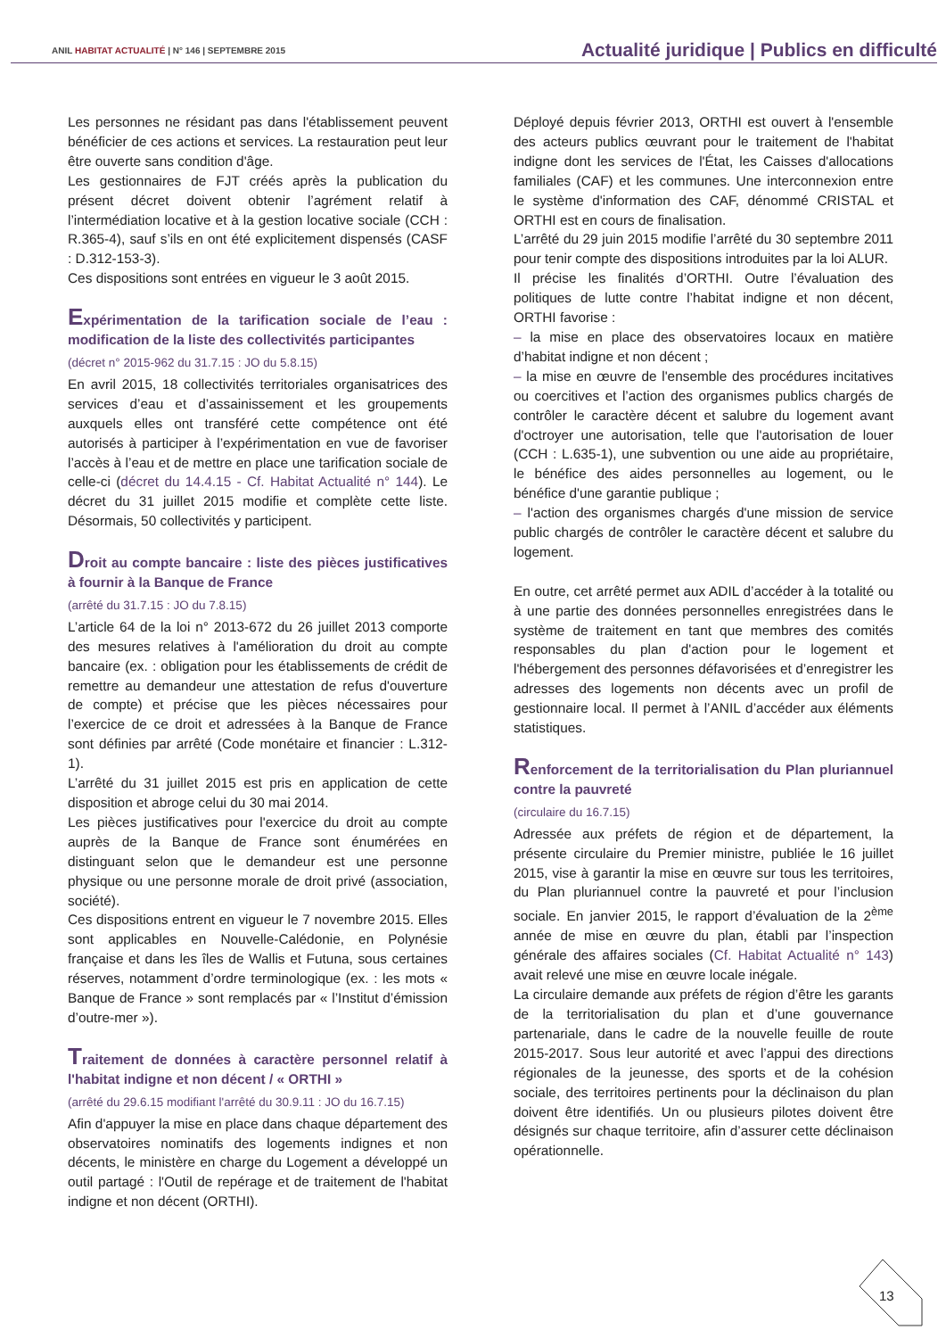ANIL HABITAT ACTUALITÉ | N° 146 | SEPTEMBRE 2015
Actualité juridique | Publics en difficulté
Les personnes ne résidant pas dans l'établissement peuvent bénéficier de ces actions et services. La restauration peut leur être ouverte sans condition d'âge.
Les gestionnaires de FJT créés après la publication du présent décret doivent obtenir l’agrément relatif à l’intermédiation locative et à la gestion locative sociale (CCH : R.365-4), sauf s’ils en ont été explicitement dispensés (CASF : D.312-153-3).
Ces dispositions sont entrées en vigueur le 3 août 2015.
Expérimentation de la tarification sociale de l’eau : modification de la liste des collectivités participantes
(décret n° 2015-962 du 31.7.15 : JO du 5.8.15)
En avril 2015, 18 collectivités territoriales organisatrices des services d’eau et d’assainissement et les groupements auxquels elles ont transféré cette compétence ont été autorisés à participer à l’expérimentation en vue de favoriser l’accès à l’eau et de mettre en place une tarification sociale de celle-ci (décret du 14.4.15 - Cf. Habitat Actualité n° 144). Le décret du 31 juillet 2015 modifie et complète cette liste. Désormais, 50 collectivités y participent.
Droit au compte bancaire : liste des pièces justificatives à fournir à la Banque de France
(arrêté du 31.7.15 : JO du 7.8.15)
L’article 64 de la loi n° 2013-672 du 26 juillet 2013 comporte des mesures relatives à l'amélioration du droit au compte bancaire (ex. : obligation pour les établissements de crédit de remettre au demandeur une attestation de refus d'ouverture de compte) et précise que les pièces nécessaires pour l’exercice de ce droit et adressées à la Banque de France sont définies par arrêté (Code monétaire et financier : L.312-1).
L’arrêté du 31 juillet 2015 est pris en application de cette disposition et abroge celui du 30 mai 2014.
Les pièces justificatives pour l'exercice du droit au compte auprès de la Banque de France sont énumérées en distinguant selon que le demandeur est une personne physique ou une personne morale de droit privé (association, société).
Ces dispositions entrent en vigueur le 7 novembre 2015. Elles sont applicables en Nouvelle-Calédonie, en Polynésie française et dans les îles de Wallis et Futuna, sous certaines réserves, notamment d’ordre terminologique (ex. : les mots « Banque de France » sont remplacés par « l’Institut d’émission d’outre-mer »).
Traitement de données à caractère personnel relatif à l'habitat indigne et non décent / « ORTHI »
(arrêté du 29.6.15 modifiant l'arrêté du 30.9.11 : JO du 16.7.15)
Afin d'appuyer la mise en place dans chaque département des observatoires nominatifs des logements indignes et non décents, le ministère en charge du Logement a développé un outil partagé : l'Outil de repérage et de traitement de l'habitat indigne et non décent (ORTHI).
Déployé depuis février 2013, ORTHI est ouvert à l'ensemble des acteurs publics œuvrant pour le traitement de l'habitat indigne dont les services de l'État, les Caisses d'allocations familiales (CAF) et les communes. Une interconnexion entre le système d'information des CAF, dénommé CRISTAL et ORTHI est en cours de finalisation.
L’arrêté du 29 juin 2015 modifie l’arrêté du 30 septembre 2011 pour tenir compte des dispositions introduites par la loi ALUR.
Il précise les finalités d’ORTHI. Outre l’évaluation des politiques de lutte contre l’habitat indigne et non décent, ORTHI favorise :
– la mise en place des observatoires locaux en matière d’habitat indigne et non décent ;
– la mise en œuvre de l'ensemble des procédures incitatives ou coercitives et l’action des organismes publics chargés de contrôler le caractère décent et salubre du logement avant d'octroyer une autorisation, telle que l'autorisation de louer (CCH : L.635-1), une subvention ou une aide au propriétaire, le bénéfice des aides personnelles au logement, ou le bénéfice d'une garantie publique ;
– l'action des organismes chargés d'une mission de service public chargés de contrôler le caractère décent et salubre du logement.
En outre, cet arrêté permet aux ADIL d’accéder à la totalité ou à une partie des données personnelles enregistrées dans le système de traitement en tant que membres des comités responsables du plan d'action pour le logement et l'hébergement des personnes défavorisées et d’enregistrer les adresses des logements non décents avec un profil de gestionnaire local. Il permet à l’ANIL d’accéder aux éléments statistiques.
Renforcement de la territorialisation du Plan pluriannuel contre la pauvreté
(circulaire du 16.7.15)
Adressée aux préfets de région et de département, la présente circulaire du Premier ministre, publiée le 16 juillet 2015, vise à garantir la mise en œuvre sur tous les territoires, du Plan pluriannuel contre la pauvreté et pour l’inclusion sociale. En janvier 2015, le rapport d’évaluation de la 2<sup>ème</sup> année de mise en œuvre du plan, établi par l’inspection générale des affaires sociales (Cf. Habitat Actualité n° 143) avait relevé une mise en œuvre locale inégale.
La circulaire demande aux préfets de région d’être les garants de la territorialisation du plan et d’une gouvernance partenariale, dans le cadre de la nouvelle feuille de route 2015-2017. Sous leur autorité et avec l’appui des directions régionales de la jeunesse, des sports et de la cohésion sociale, des territoires pertinents pour la déclinaison du plan doivent être identifiés. Un ou plusieurs pilotes doivent être désignés sur chaque territoire, afin d’assurer cette déclinaison opérationnelle.
13